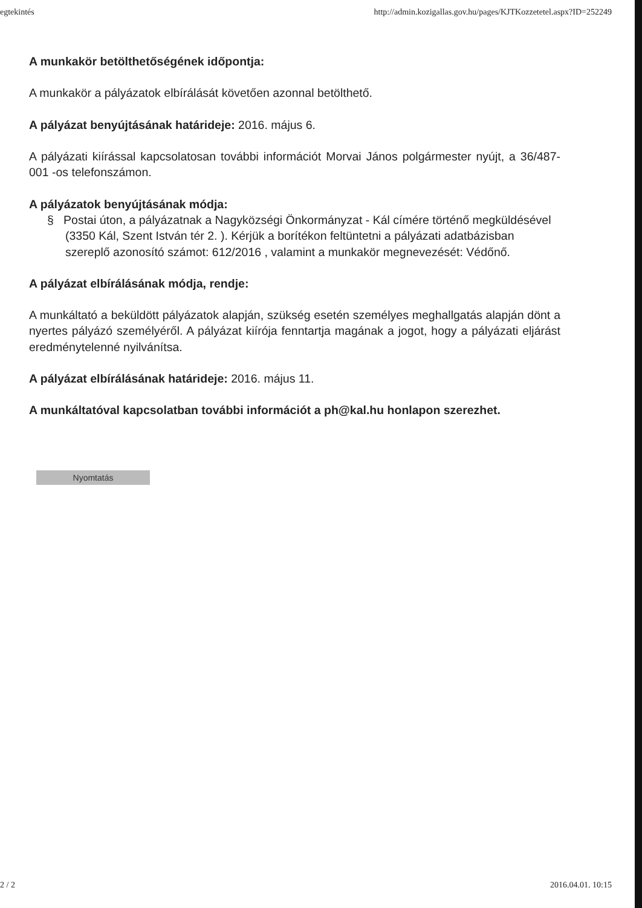egtekintés http://admin.kozigallas.gov.hu/pages/KJTKozzetetel.aspx?ID=252249
A munkakör betölthetőségének időpontja:
A munkakör a pályázatok elbírálását követően azonnal betölthető.
A pályázat benyújtásának határideje: 2016. május 6.
A pályázati kiírással kapcsolatosan további információt Morvai János polgármester nyújt, a 36/487-001 -os telefonszámon.
A pályázatok benyújtásának módja:
§ Postai úton, a pályázatnak a Nagyközségi Önkormányzat - Kál címére történő megküldésével (3350 Kál, Szent István tér 2. ). Kérjük a borítékon feltüntetni a pályázati adatbázisban szereplő azonosító számot: 612/2016 , valamint a munkakör megnevezését: Védőnő.
A pályázat elbírálásának módja, rendje:
A munkáltató a beküldött pályázatok alapján, szükség esetén személyes meghallgatás alapján dönt a nyertes pályázó személyéről. A pályázat kiírója fenntartja magának a jogot, hogy a pályázati eljárást eredménytelenné nyilvánítsa.
A pályázat elbírálásának határideje: 2016. május 11.
A munkáltatóval kapcsolatban további információt a ph@kal.hu honlapon szerezhet.
Nyomtatás
2 / 2 2016.04.01. 10:15